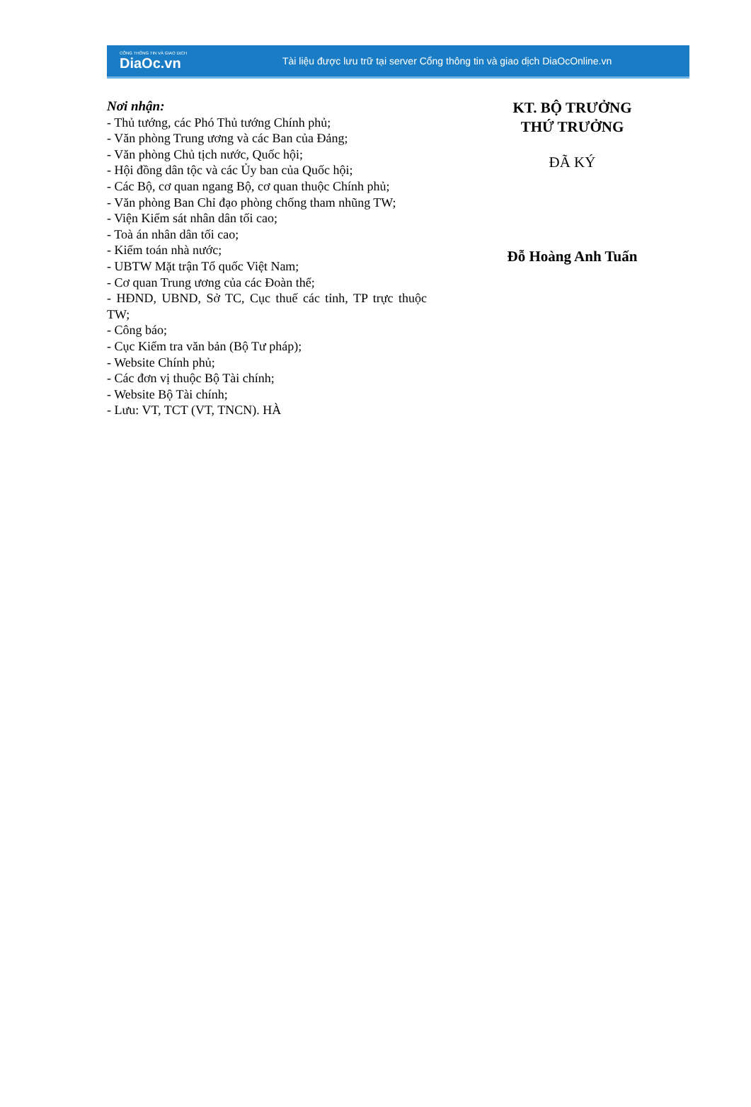CỔNG THÔNG TIN VÀ GIAO DỊCH
DiaOc.vn
Tài liệu được lưu trữ tại server Cổng thông tin và giao dịch DiaOcOnline.vn
Nơi nhận:
- Thủ tướng, các Phó Thủ tướng Chính phủ;
- Văn phòng Trung ương và các Ban của Đảng;
- Văn phòng Chủ tịch nước, Quốc hội;
- Hội đồng dân tộc và các Ủy ban của Quốc hội;
- Các Bộ, cơ quan ngang Bộ, cơ quan thuộc Chính phủ;
- Văn phòng Ban Chỉ đạo phòng chống tham nhũng TW;
- Viện Kiểm sát nhân dân tối cao;
- Toà án nhân dân tối cao;
- Kiểm toán nhà nước;
- UBTW Mặt trận Tổ quốc Việt Nam;
- Cơ quan Trung ương của các Đoàn thể;
- HĐND, UBND, Sở TC, Cục thuế các tỉnh, TP trực thuộc TW;
- Công báo;
- Cục Kiểm tra văn bản (Bộ Tư pháp);
- Website Chính phủ;
- Các đơn vị thuộc Bộ Tài chính;
- Website Bộ Tài chính;
- Lưu: VT, TCT (VT, TNCN). HÀ
KT. BỘ TRƯỞNG
THỨ TRƯỞNG
ĐÃ KÝ
Đỗ Hoàng Anh Tuấn